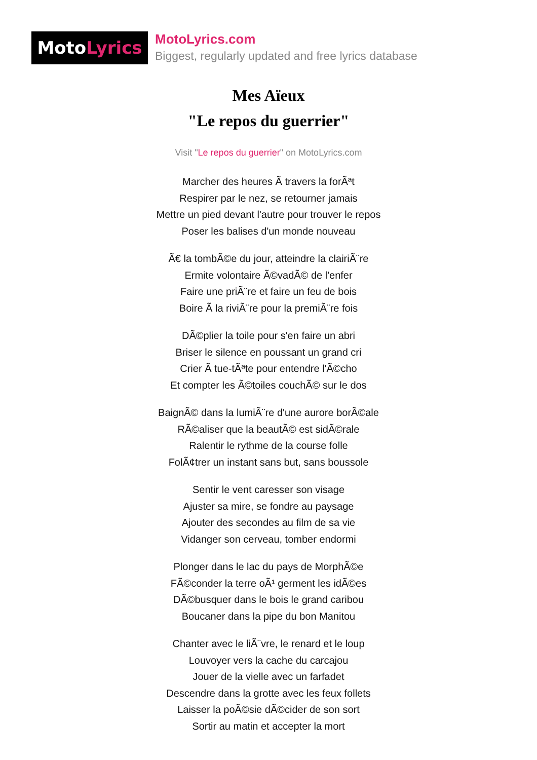MotoLyrics
MotoLyrics.com
Biggest, regularly updated and free lyrics database
Mes Aïeux
"Le repos du guerrier"
Visit "Le repos du guerrier" on MotoLyrics.com
Marcher des heures Ã travers la forÃªt
Respirer par le nez, se retourner jamais
Mettre un pied devant l'autre pour trouver le repos
Poser les balises d'un monde nouveau
Ã€ la tombÃ©e du jour, atteindre la clairiÃ¨re
Ermite volontaire Ã©vadÃ© de l'enfer
Faire une priÃ¨re et faire un feu de bois
Boire Ã la riviÃ¨re pour la premiÃ¨re fois
DÃ©plier la toile pour s'en faire un abri
Briser le silence en poussant un grand cri
Crier Ã tue-tÃªte pour entendre l'Ã©cho
Et compter les Ã©toiles couchÃ© sur le dos
BaignÃ© dans la lumiÃ¨re d'une aurore borÃ©ale
RÃ©aliser que la beautÃ© est sidÃ©rale
Ralentir le rythme de la course folle
FolÃ¢trer un instant sans but, sans boussole
Sentir le vent caresser son visage
Ajuster sa mire, se fondre au paysage
Ajouter des secondes au film de sa vie
Vidanger son cerveau, tomber endormi
Plonger dans le lac du pays de MorphÃ©e
FÃ©conder la terre oÃ¹ germent les idÃ©es
DÃ©busquer dans le bois le grand caribou
Boucaner dans la pipe du bon Manitou
Chanter avec le liÃ¨vre, le renard et le loup
Louvoyer vers la cache du carcajou
Jouer de la vielle avec un farfadet
Descendre dans la grotte avec les feux follets
Laisser la poÃ©sie dÃ©cider de son sort
Sortir au matin et accepter la mort